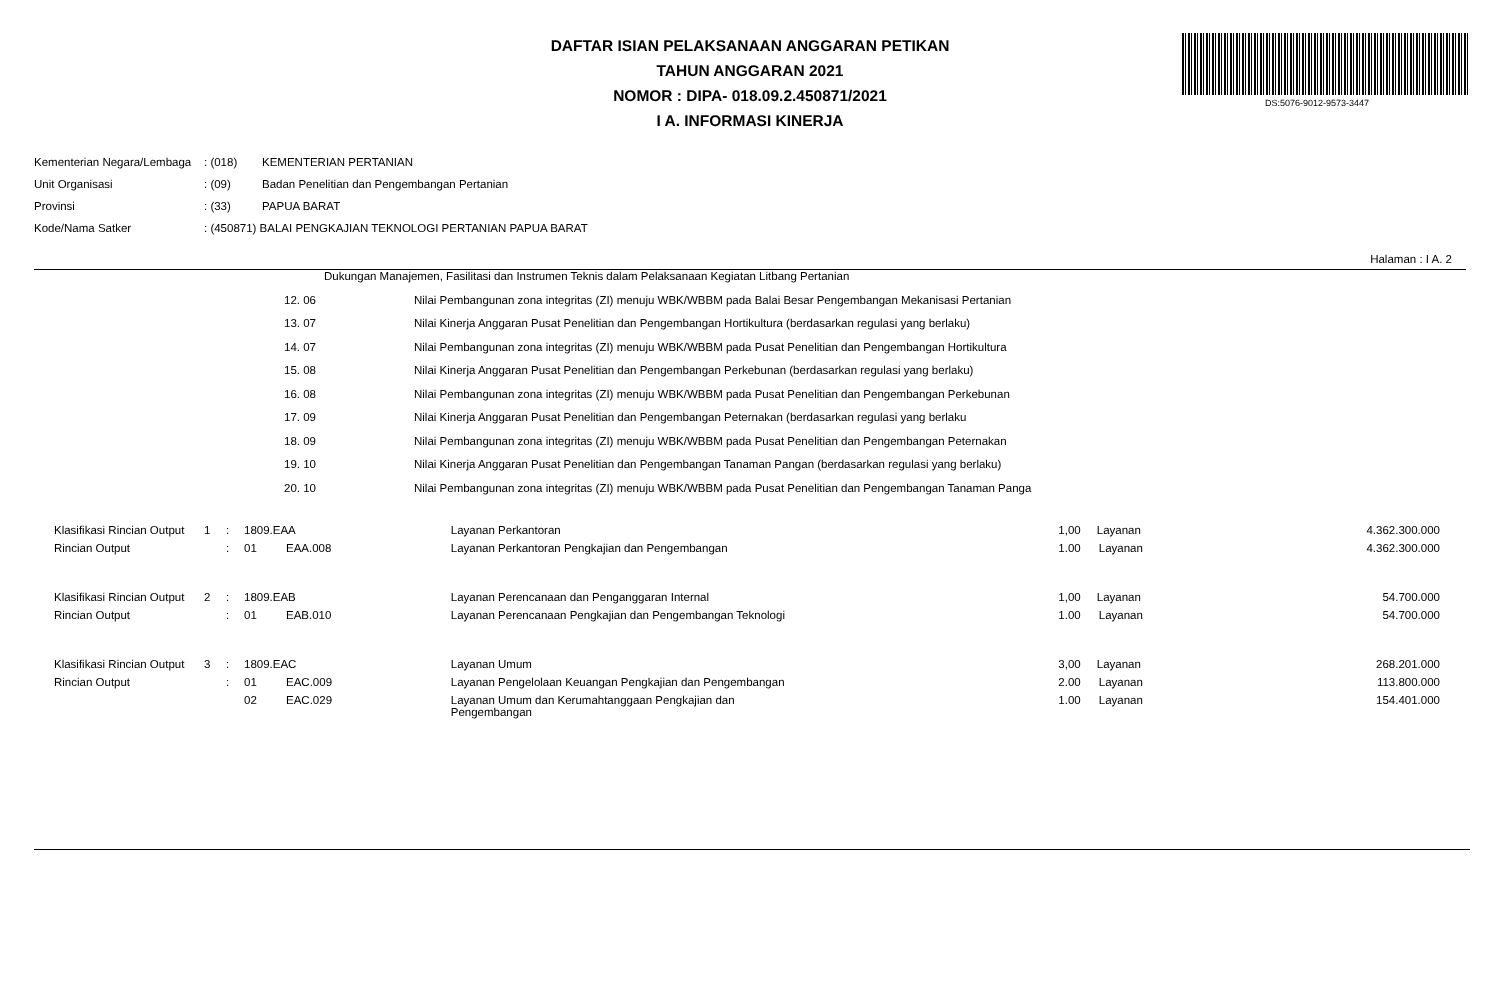DAFTAR ISIAN PELAKSANAAN ANGGARAN PETIKAN
TAHUN ANGGARAN 2021
NOMOR : DIPA- 018.09.2.450871/2021
I A. INFORMASI KINERJA
DS:5076-9012-9573-3447
| Kementerian Negara/Lembaga | : (018) | KEMENTERIAN PERTANIAN |
| Unit Organisasi | : (09) | Badan Penelitian dan Pengembangan Pertanian |
| Provinsi | : (33) | PAPUA BARAT |
| Kode/Nama Satker | : (450871) BALAI PENGKAJIAN TEKNOLOGI PERTANIAN PAPUA BARAT | |
Halaman : I A. 2
| | | Dukungan Manajemen, Fasilitasi dan Instrumen Teknis dalam Pelaksanaan Kegiatan Litbang Pertanian | |
| | 12. 06 | | Nilai Pembangunan zona integritas (ZI) menuju WBK/WBBM pada Balai Besar Pengembangan Mekanisasi Pertanian |
| | 13. 07 | | Nilai Kinerja Anggaran Pusat Penelitian dan Pengembangan Hortikultura (berdasarkan regulasi yang berlaku) |
| | 14. 07 | | Nilai Pembangunan zona integritas (ZI) menuju WBK/WBBM pada Pusat Penelitian dan Pengembangan Hortikultura |
| | 15. 08 | | Nilai Kinerja Anggaran Pusat Penelitian dan Pengembangan Perkebunan (berdasarkan regulasi yang berlaku) |
| | 16. 08 | | Nilai Pembangunan zona integritas (ZI) menuju WBK/WBBM pada Pusat Penelitian dan Pengembangan Perkebunan |
| | 17. 09 | | Nilai Kinerja Anggaran Pusat Penelitian dan Pengembangan Peternakan (berdasarkan regulasi yang berlaku |
| | 18. 09 | | Nilai Pembangunan zona integritas (ZI) menuju WBK/WBBM pada Pusat Penelitian dan Pengembangan Peternakan |
| | 19. 10 | | Nilai Kinerja Anggaran Pusat Penelitian dan Pengembangan Tanaman Pangan (berdasarkan regulasi yang berlaku) |
| | 20. 10 | | Nilai Pembangunan zona integritas (ZI) menuju WBK/WBBM pada Pusat Penelitian dan Pengembangan Tanaman Panga |
| Klasifikasi Rincian Output | 1 | : | 1809.EAA | | Layanan Perkantoran | 1,00 | Layanan | 4.362.300.000 |
| Rincian Output | | : | 01 | EAA.008 | Layanan Perkantoran Pengkajian dan Pengembangan | 1.00 | Layanan | 4.362.300.000 |
| Klasifikasi Rincian Output | 2 | : | 1809.EAB | | Layanan Perencanaan dan Penganggaran Internal | 1,00 | Layanan | 54.700.000 |
| Rincian Output | | : | 01 | EAB.010 | Layanan Perencanaan Pengkajian dan Pengembangan Teknologi | 1.00 | Layanan | 54.700.000 |
| Klasifikasi Rincian Output | 3 | : | 1809.EAC | | Layanan Umum | 3,00 | Layanan | 268.201.000 |
| Rincian Output | | : | 01 | EAC.009 | Layanan Pengelolaan Keuangan Pengkajian dan Pengembangan | 2.00 | Layanan | 113.800.000 |
| | | | 02 | EAC.029 | Layanan Umum dan Kerumahtanggaan Pengkajian dan Pengembangan | 1.00 | Layanan | 154.401.000 |